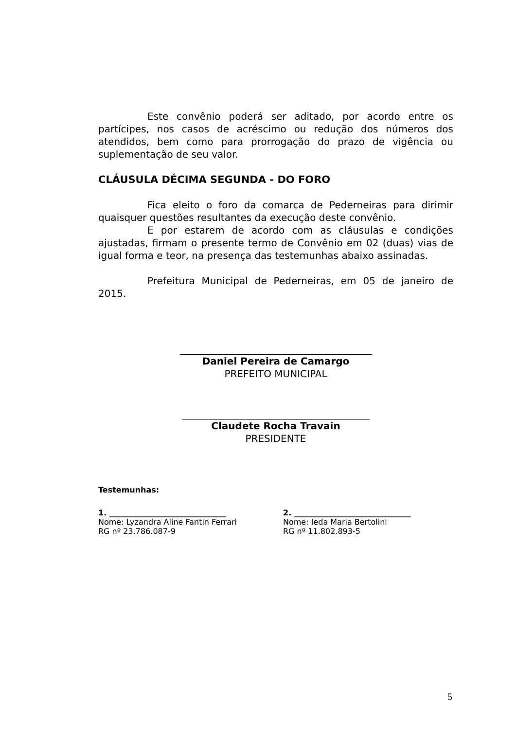Este convênio poderá ser aditado, por acordo entre os partícipes, nos casos de acréscimo ou redução dos números dos atendidos, bem como para prorrogação do prazo de vigência ou suplementação de seu valor.
CLÁUSULA DÉCIMA SEGUNDA - DO FORO
Fica eleito o foro da comarca de Pederneiras para dirimir quaisquer questões resultantes da execução deste convênio.
E por estarem de acordo com as cláusulas e condições ajustadas, firmam o presente termo de Convênio em 02 (duas) vias de igual forma e teor, na presença das testemunhas abaixo assinadas.
Prefeitura Municipal de Pederneiras, em 05 de janeiro de 2015.
Daniel Pereira de Camargo
PREFEITO MUNICIPAL
Claudete Rocha Travain
PRESIDENTE
Testemunhas:
1. ______________________________
Nome: Lyzandra Aline Fantin Ferrari
RG nº 23.786.087-9
2. ______________________________
Nome: Ieda Maria Bertolini
RG nº 11.802.893-5
5